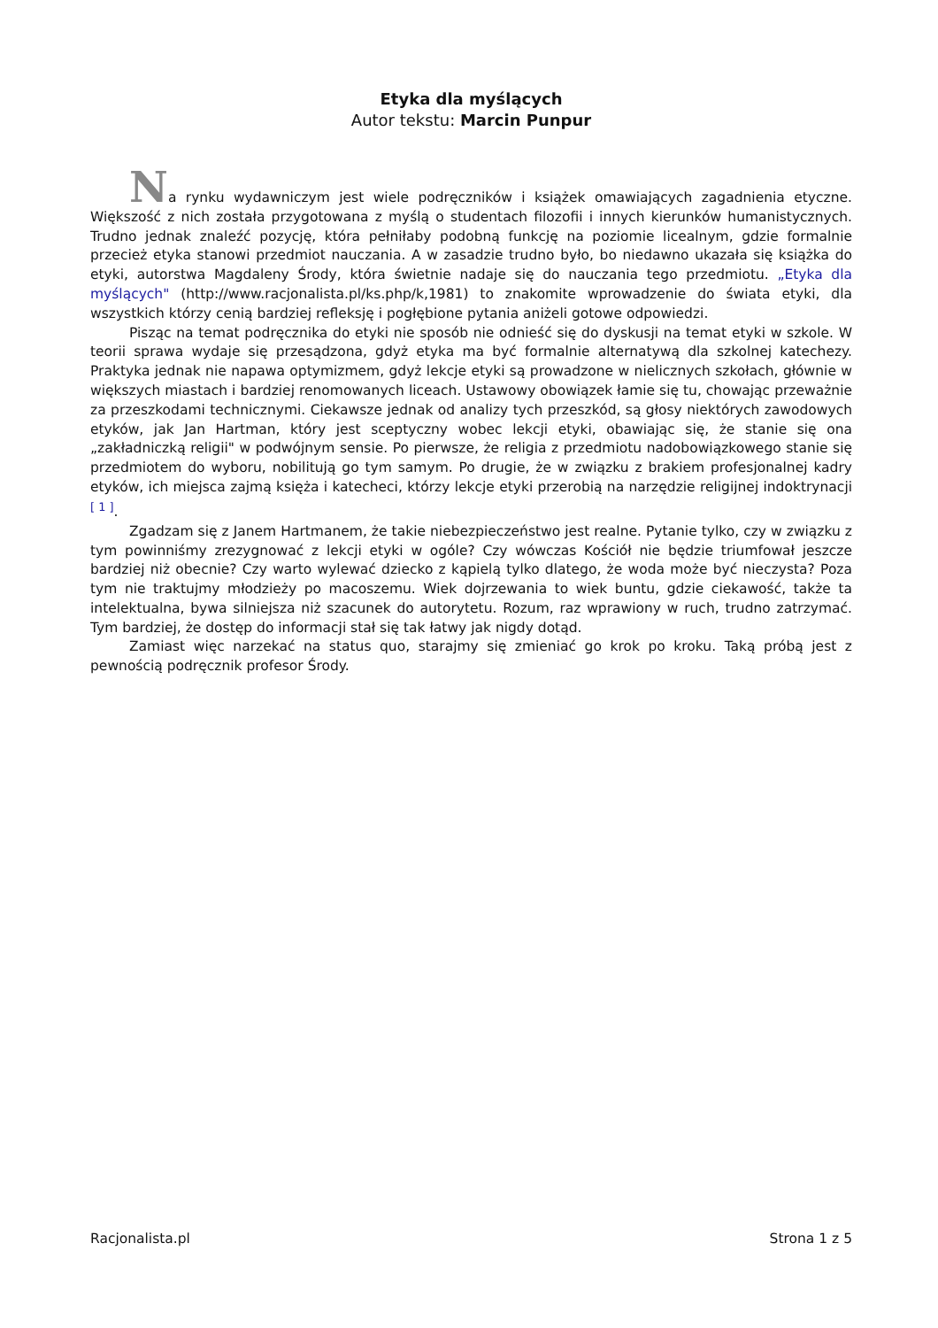Etyka dla myślących
Autor tekstu: Marcin Punpur
Na rynku wydawniczym jest wiele podręczników i książek omawiających zagadnienia etyczne. Większość z nich została przygotowana z myślą o studentach filozofii i innych kierunków humanistycznych. Trudno jednak znaleźć pozycję, która pełniłaby podobną funkcję na poziomie licealnym, gdzie formalnie przecież etyka stanowi przedmiot nauczania. A w zasadzie trudno było, bo niedawno ukazała się książka do etyki, autorstwa Magdaleny Środy, która świetnie nadaje się do nauczania tego przedmiotu. „Etyka dla myślących" (http://www.racjonalista.pl/ks.php/k,1981) to znakomite wprowadzenie do świata etyki, dla wszystkich którzy cenią bardziej refleksję i pogłębione pytania aniżeli gotowe odpowiedzi.
Pisząc na temat podręcznika do etyki nie sposób nie odnieść się do dyskusji na temat etyki w szkole. W teorii sprawa wydaje się przesądzona, gdyż etyka ma być formalnie alternatywą dla szkolnej katechezy. Praktyka jednak nie napawa optymizmem, gdyż lekcje etyki są prowadzone w nielicznych szkołach, głównie w większych miastach i bardziej renomowanych liceach. Ustawowy obowiązek łamie się tu, chowając przeważnie za przeszkodami technicznymi. Ciekawsze jednak od analizy tych przeszkód, są głosy niektórych zawodowych etyków, jak Jan Hartman, który jest sceptyczny wobec lekcji etyki, obawiając się, że stanie się ona „zakładniczką religii" w podwójnym sensie. Po pierwsze, że religia z przedmiotu nadobowiązkowego stanie się przedmiotem do wyboru, nobilitują go tym samym. Po drugie, że w związku z brakiem profesjonalnej kadry etyków, ich miejsca zajmą księża i katecheci, którzy lekcje etyki przerobią na narzędzie religijnej indoktrynacji <sup>[ 1 ]</sup>.
Zgadzam się z Janem Hartmanem, że takie niebezpieczeństwo jest realne. Pytanie tylko, czy w związku z tym powinniśmy zrezygnować z lekcji etyki w ogóle? Czy wówczas Kościół nie będzie triumfował jeszcze bardziej niż obecnie? Czy warto wylewać dziecko z kąpielą tylko dlatego, że woda może być nieczysta? Poza tym nie traktujmy młodzieży po macoszemu. Wiek dojrzewania to wiek buntu, gdzie ciekawość, także ta intelektualna, bywa silniejsza niż szacunek do autorytetu. Rozum, raz wprawiony w ruch, trudno zatrzymać. Tym bardziej, że dostęp do informacji stał się tak łatwy jak nigdy dotąd.
Zamiast więc narzekać na status quo, starajmy się zmieniać go krok po kroku. Taką próbą jest z pewnością podręcznik profesor Środy.
Racjonalista.pl Strona 1 z 5